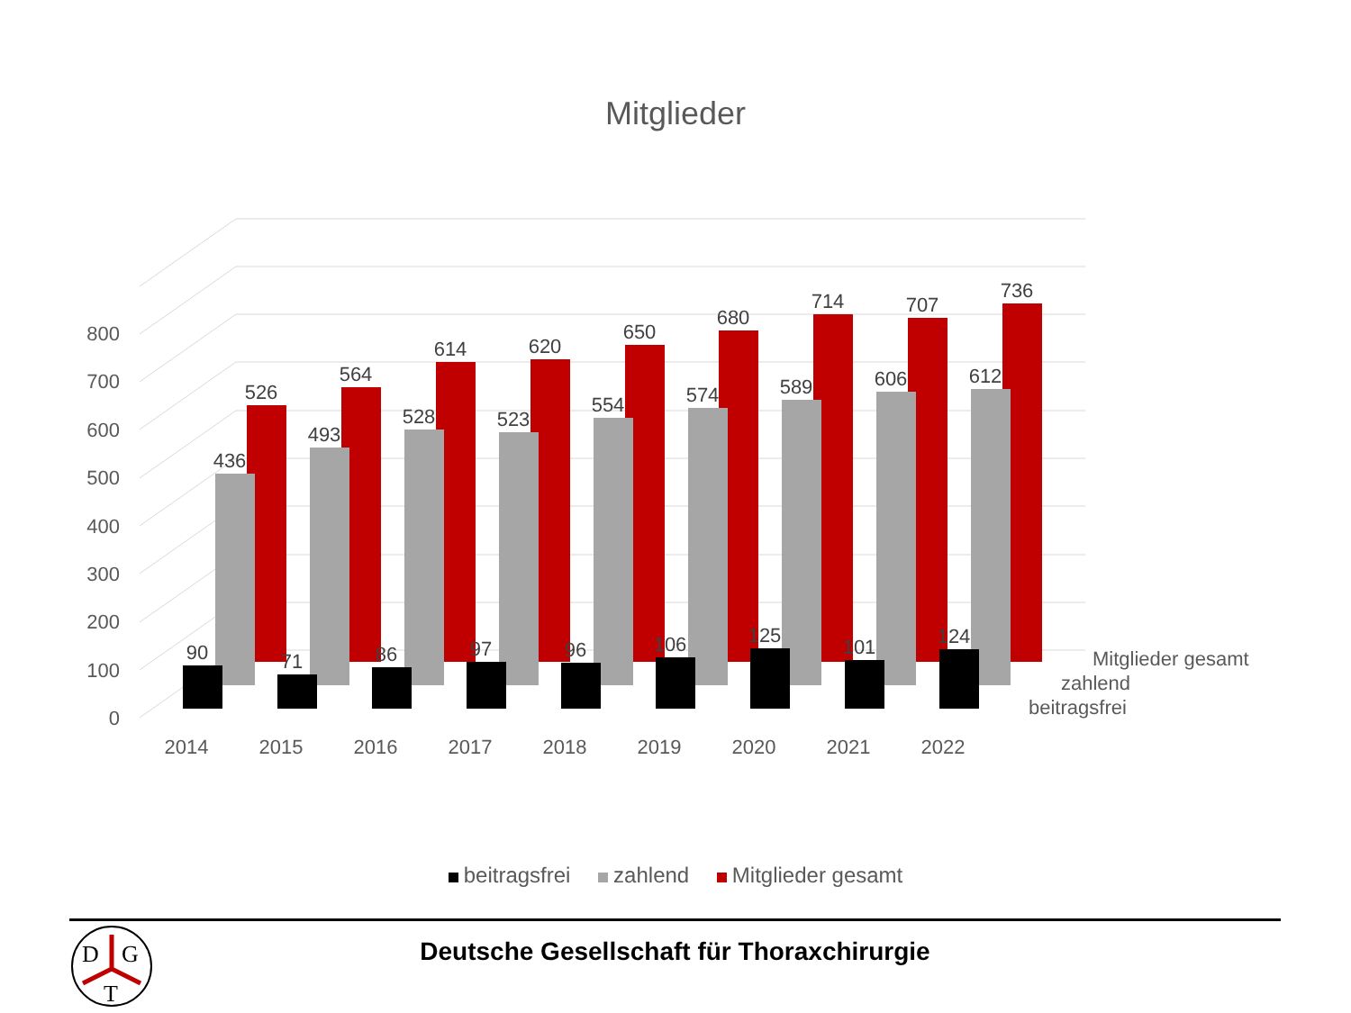Mitglieder
0
100
200
300
400
500
600
700
800
526
564
614
620
650
680
714
707
736
436
493
528
523
554
574
589
606
612
90
71
86
97
96
106
125
101
124
2014
2015
2016
2017
2018
2019
2020
2021
2022
Mitglieder gesamt
zahlend
beitragsfrei
beitragsfrei zahlend Mitglieder gesamt
D
G
T
Deutsche Gesellschaft für Thoraxchirurgie